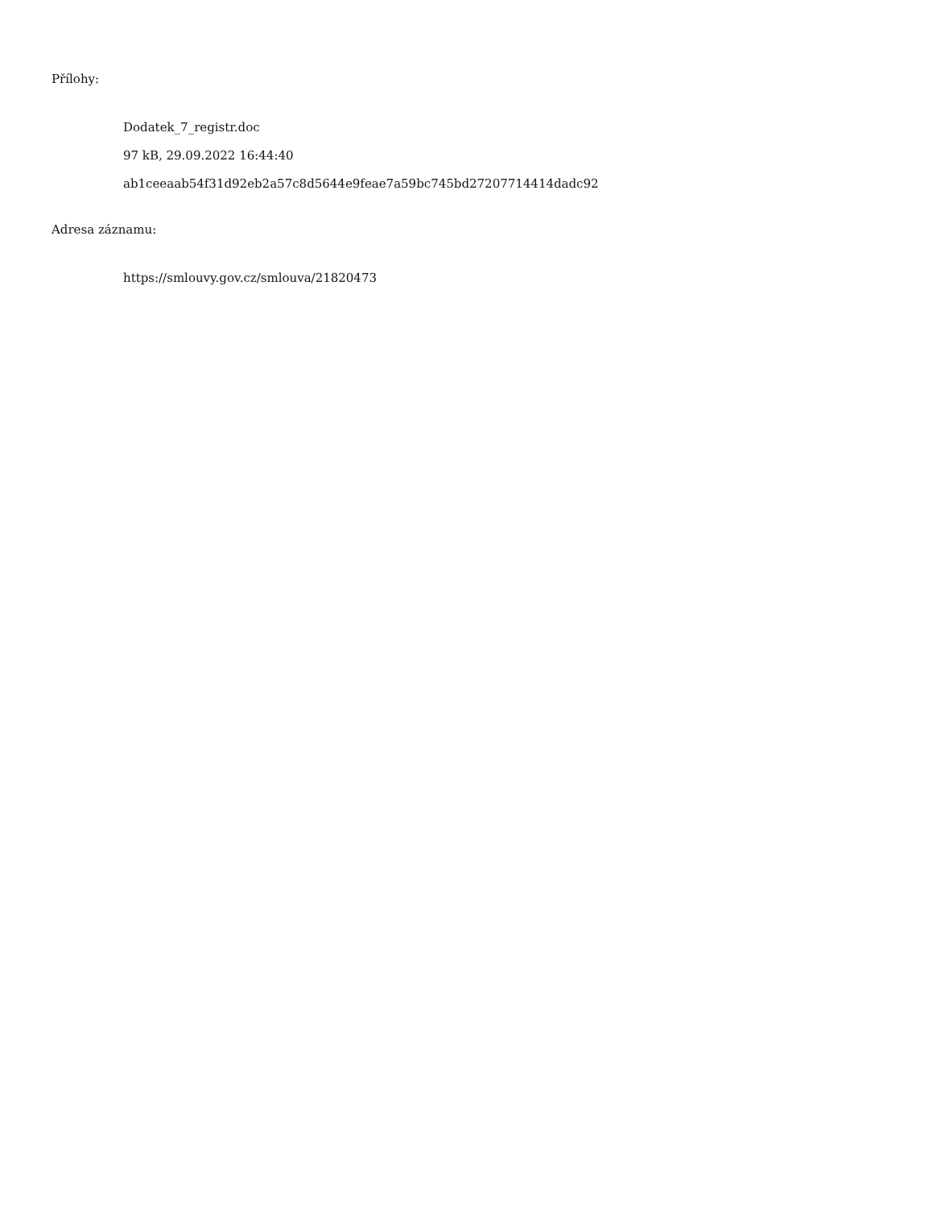Přílohy:
Dodatek_7_registr.doc
97 kB, 29.09.2022 16:44:40
ab1ceeaab54f31d92eb2a57c8d5644e9feae7a59bc745bd27207714414dadc92
Adresa záznamu:
https://smlouvy.gov.cz/smlouva/21820473